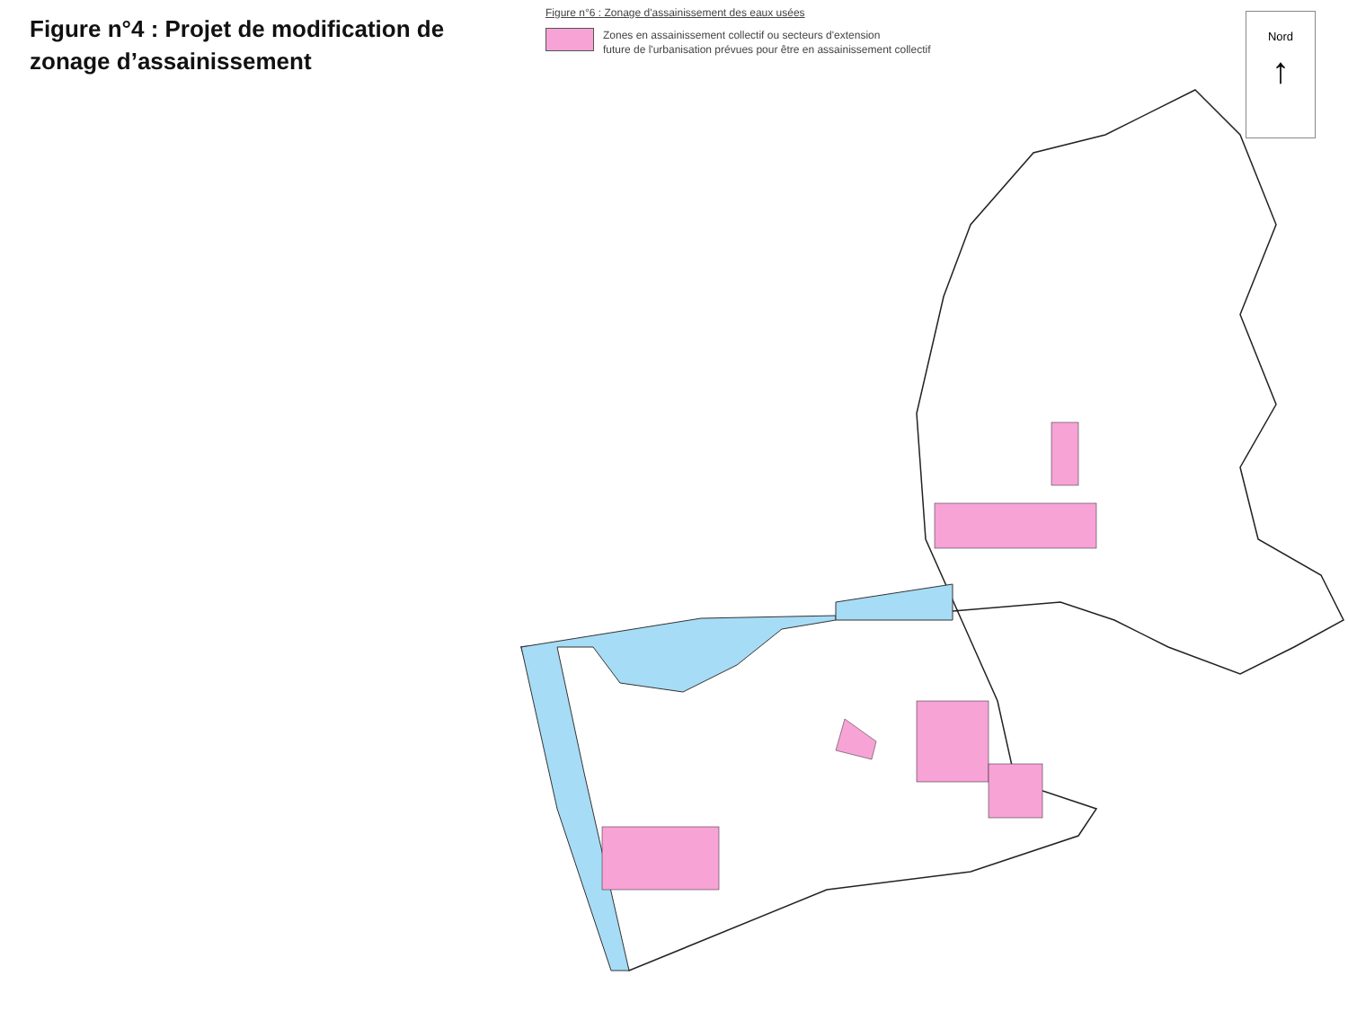Figure n°4 : Projet de modification de zonage d’assainissement
Figure n°6 : Zonage d'assainissement des eaux usées
Zones en assainissement collectif ou secteurs d'extension
future de l'urbanisation prévues pour être en assainissement collectif
Nord
↑